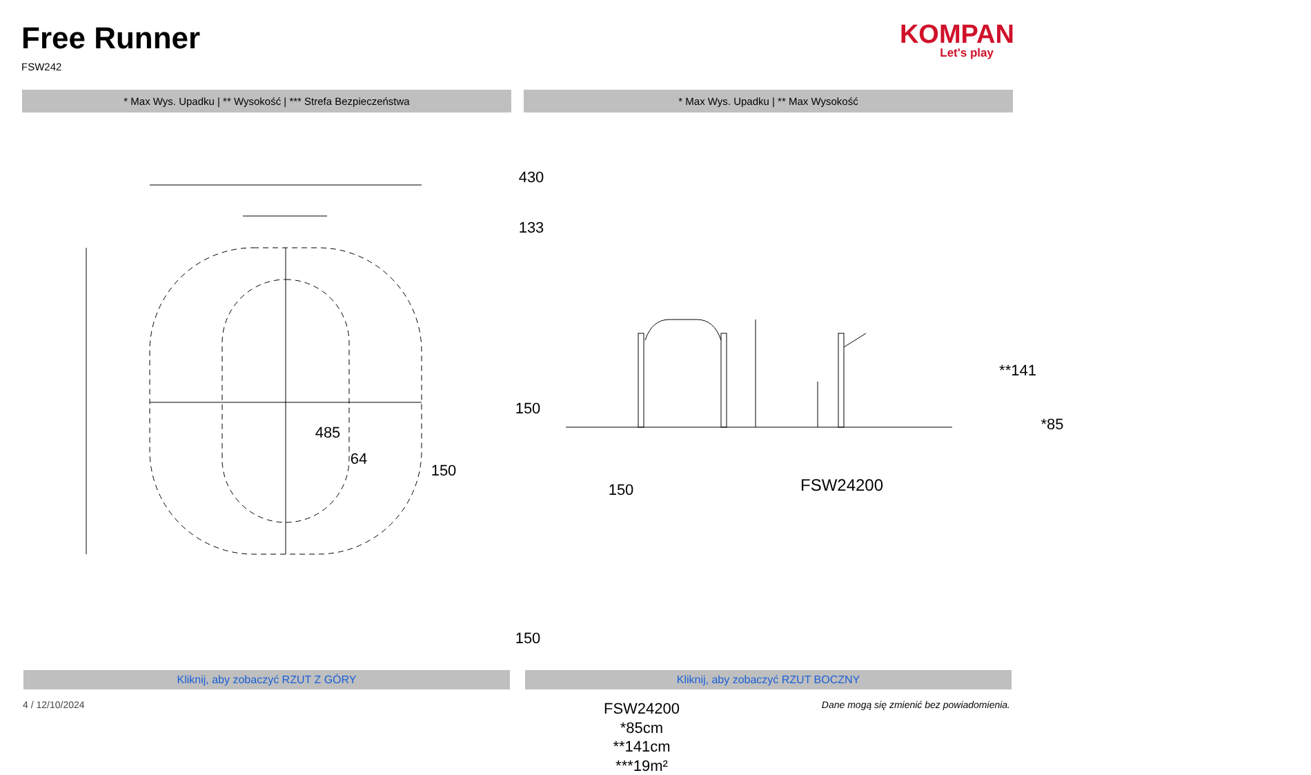Free Runner
FSW242
KOMPAN
Let's play
* Max Wys. Upadku | ** Wysokość | *** Strefa Bezpieczeństwa
* Max Wys. Upadku | ** Max Wysokość
430
133
485
64
150
150
150
150
FSW24200
*85cm
**141cm
***19m²
**141
*85
FSW24200
Kliknij, aby zobaczyć RZUT Z GÓRY
Kliknij, aby zobaczyć RZUT BOCZNY
4 / 12/10/2024 Dane mogą się zmienić bez powiadomienia.